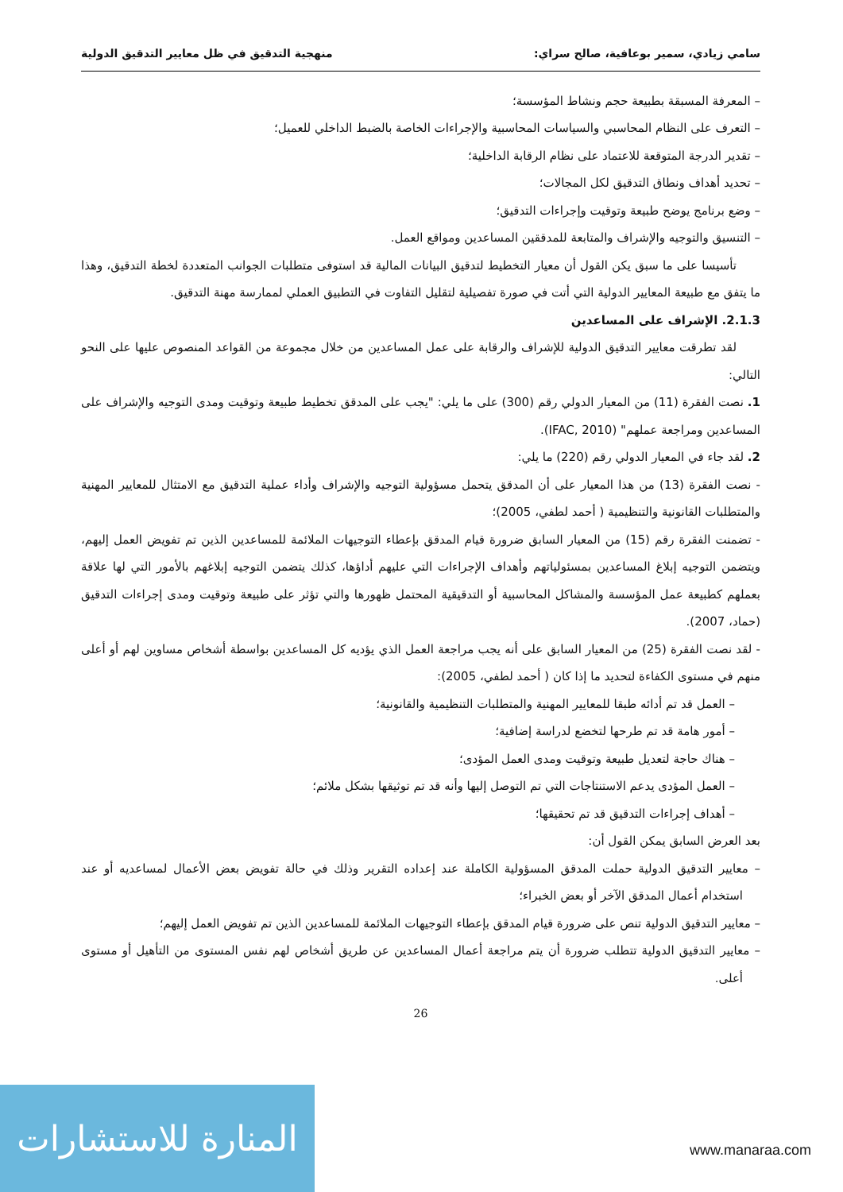سامي زيادي، سمير بوعافية، صالح سراي: منهجية التدقيق في ظل معايير التدقيق الدولية
– المعرفة المسبقة بطبيعة حجم ونشاط المؤسسة؛
– التعرف على النظام المحاسبي والسياسات المحاسبية والإجراءات الخاصة بالضبط الداخلي للعميل؛
– تقدير الدرجة المتوقعة للاعتماد على نظام الرقابة الداخلية؛
– تحديد أهداف ونطاق التدقيق لكل المجالات؛
– وضع برنامج يوضح طبيعة وتوقيت وإجراءات التدقيق؛
– التنسيق والتوجيه والإشراف والمتابعة للمدققين المساعدين ومواقع العمل.
تأسيسا على ما سبق يكن القول أن معيار التخطيط لتدقيق البيانات المالية قد استوفى متطلبات الجوانب المتعددة لخطة التدقيق، وهذا ما يتفق مع طبيعة المعايير الدولية التي أتت في صورة تفصيلية لتقليل التفاوت في التطبيق العملي لممارسة مهنة التدقيق.
2.1.3. الإشراف على المساعدين
لقد تطرقت معايير التدقيق الدولية للإشراف والرقابة على عمل المساعدين من خلال مجموعة من القواعد المنصوص عليها على النحو التالي:
1. نصت الفقرة (11) من المعيار الدولي رقم (300) على ما يلي: "يجب على المدقق تخطيط طبيعة وتوقيت ومدى التوجيه والإشراف على المساعدين ومراجعة عملهم" (IFAC, 2010).
2. لقد جاء في المعيار الدولي رقم (220) ما يلي:
- نصت الفقرة (13) من هذا المعيار على أن المدقق يتحمل مسؤولية التوجيه والإشراف وأداء عملية التدقيق مع الامتثال للمعايير المهنية والمتطلبات القانونية والتنظيمية ( أحمد لطفي، 2005)؛
- تضمنت الفقرة رقم (15) من المعيار السابق ضرورة قيام المدقق بإعطاء التوجيهات الملائمة للمساعدين الذين تم تفويض العمل إليهم، ويتضمن التوجيه إبلاغ المساعدين بمسئولياتهم وأهداف الإجراءات التي عليهم أداؤها، كذلك يتضمن التوجيه إبلاغهم بالأمور التي لها علاقة بعملهم كطبيعة عمل المؤسسة والمشاكل المحاسبية أو التدقيقية المحتمل ظهورها والتي تؤثر على طبيعة وتوقيت ومدى إجراءات التدقيق (حماد، 2007).
- لقد نصت الفقرة (25) من المعيار السابق على أنه يجب مراجعة العمل الذي يؤديه كل المساعدين بواسطة أشخاص مساوين لهم أو أعلى منهم في مستوى الكفاءة لتحديد ما إذا كان ( أحمد لطفي، 2005):
– العمل قد تم أدائه طبقا للمعايير المهنية والمتطلبات التنظيمية والقانونية؛
– أمور هامة قد تم طرحها لتخضع لدراسة إضافية؛
– هناك حاجة لتعديل طبيعة وتوقيت ومدى العمل المؤدى؛
– العمل المؤدى يدعم الاستنتاجات التي تم التوصل إليها وأنه قد تم توثيقها بشكل ملائم؛
– أهداف إجراءات التدقيق قد تم تحقيقها؛
بعد العرض السابق يمكن القول أن:
– معايير التدقيق الدولية حملت المدقق المسؤولية الكاملة عند إعداده التقرير وذلك في حالة تفويض بعض الأعمال لمساعديه أو عند استخدام أعمال المدقق الآخر أو بعض الخبراء؛
– معايير التدقيق الدولية تنص على ضرورة قيام المدقق بإعطاء التوجيهات الملائمة للمساعدين الذين تم تفويض العمل إليهم؛
– معايير التدقيق الدولية تتطلب ضرورة أن يتم مراجعة أعمال المساعدين عن طريق أشخاص لهم نفس المستوى من التأهيل أو مستوى أعلى.
26
المنارة للاستشارات
www.manaraa.com